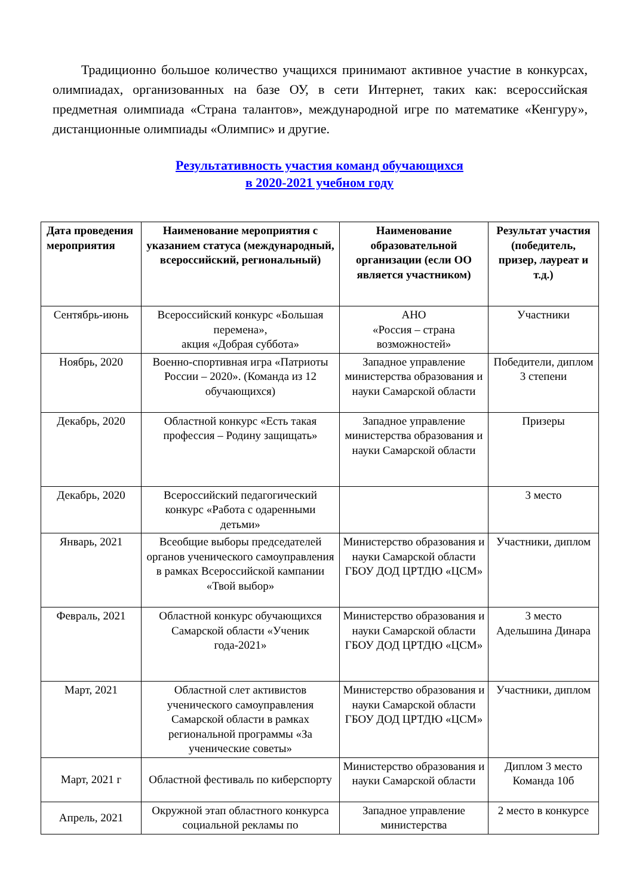Традиционно большое количество учащихся принимают активное участие в конкурсах, олимпиадах, организованных на базе ОУ, в сети Интернет, таких как: всероссийская предметная олимпиада «Страна талантов», международной игре по математике «Кенгуру», дистанционные олимпиады «Олимпис» и другие.
Результативность участия команд обучающихся
в 2020-2021 учебном году
| Дата проведения мероприятия | Наименование мероприятия с указанием статуса (международный, всероссийский, региональный) | Наименование образовательной организации (если ОО является участником) | Результат участия (победитель, призер, лауреат и т.д.) |
| --- | --- | --- | --- |
| Сентябрь-июнь | Всероссийский конкурс «Большая перемена», акция «Добрая суббота» | АНО «Россия – страна возможностей» | Участники |
| Ноябрь, 2020 | Военно-спортивная игра «Патриоты России – 2020». (Команда из 12 обучающихся) | Западное управление министерства образования и науки Самарской области | Победители, диплом 3 степени |
| Декабрь, 2020 | Областной конкурс «Есть такая профессия – Родину защищать» | Западное управление министерства образования и науки Самарской области | Призеры |
| Декабрь, 2020 | Всероссийский педагогический конкурс «Работа с одаренными детьми» | | 3 место |
| Январь, 2021 | Всеобщие выборы председателей органов ученического самоуправления в рамках Всероссийской кампании «Твой выбор» | Министерство образования и науки Самарской области ГБОУ ДОД ЦРТДЮ «ЦСМ» | Участники, диплом |
| Февраль, 2021 | Областной конкурс обучающихся Самарской области «Ученик года-2021» | Министерство образования и науки Самарской области ГБОУ ДОД ЦРТДЮ «ЦСМ» | 3 место Адельшина Динара |
| Март, 2021 | Областной слет активистов ученического самоуправления Самарской области в рамках региональной программы «За ученические советы» | Министерство образования и науки Самарской области ГБОУ ДОД ЦРТДЮ «ЦСМ» | Участники, диплом |
| Март, 2021 г | Областной фестиваль по киберспорту | Министерство образования и науки Самарской области | Диплом 3 место Команда 10б |
| Апрель, 2021 | Окружной этап областного конкурса социальной рекламы по | Западное управление министерства | 2 место в конкурсе |